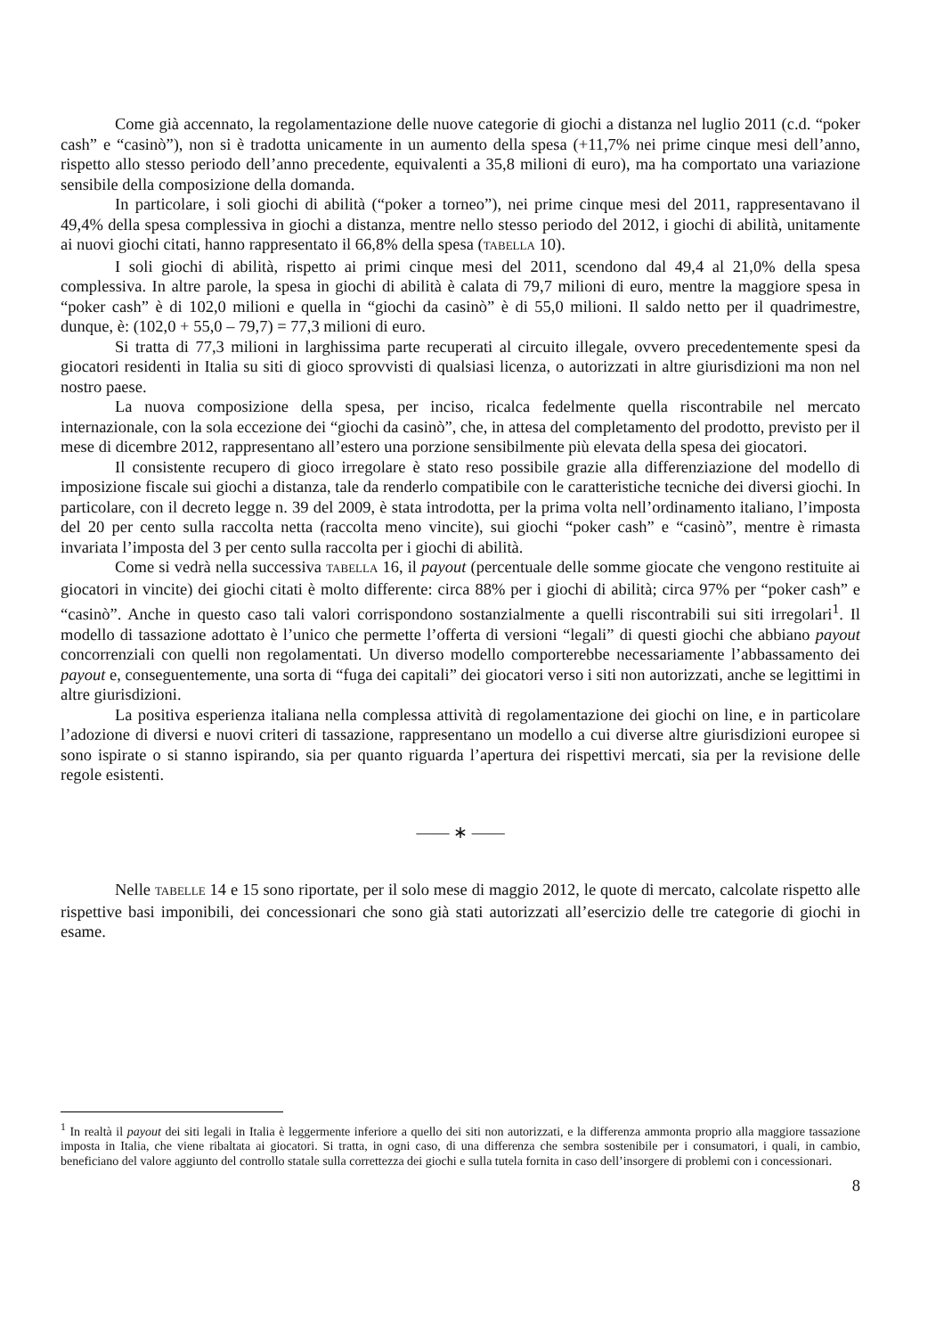Come già accennato, la regolamentazione delle nuove categorie di giochi a distanza nel luglio 2011 (c.d. “poker cash” e “casinò”), non si è tradotta unicamente in un aumento della spesa (+11,7% nei prime cinque mesi dell’anno, rispetto allo stesso periodo dell’anno precedente, equivalenti a 35,8 milioni di euro), ma ha comportato una variazione sensibile della composizione della domanda.
In particolare, i soli giochi di abilità (“poker a torneo”), nei prime cinque mesi del 2011, rappresentavano il 49,4% della spesa complessiva in giochi a distanza, mentre nello stesso periodo del 2012, i giochi di abilità, unitamente ai nuovi giochi citati, hanno rappresentato il 66,8% della spesa (TABELLA 10).
I soli giochi di abilità, rispetto ai primi cinque mesi del 2011, scendono dal 49,4 al 21,0% della spesa complessiva. In altre parole, la spesa in giochi di abilità è calata di 79,7 milioni di euro, mentre la maggiore spesa in “poker cash” è di 102,0 milioni e quella in “giochi da casinò” è di 55,0 milioni. Il saldo netto per il quadrimestre, dunque, è: (102,0 + 55,0 – 79,7) = 77,3 milioni di euro.
Si tratta di 77,3 milioni in larghissima parte recuperati al circuito illegale, ovvero precedentemente spesi da giocatori residenti in Italia su siti di gioco sprovvisti di qualsiasi licenza, o autorizzati in altre giurisdizioni ma non nel nostro paese.
La nuova composizione della spesa, per inciso, ricalca fedelmente quella riscontrabile nel mercato internazionale, con la sola eccezione dei “giochi da casinò”, che, in attesa del completamento del prodotto, previsto per il mese di dicembre 2012, rappresentano all’estero una porzione sensibilmente più elevata della spesa dei giocatori.
Il consistente recupero di gioco irregolare è stato reso possibile grazie alla differenziazione del modello di imposizione fiscale sui giochi a distanza, tale da renderlo compatibile con le caratteristiche tecniche dei diversi giochi. In particolare, con il decreto legge n. 39 del 2009, è stata introdotta, per la prima volta nell’ordinamento italiano, l’imposta del 20 per cento sulla raccolta netta (raccolta meno vincite), sui giochi “poker cash” e “casinò”, mentre è rimasta invariata l’imposta del 3 per cento sulla raccolta per i giochi di abilità.
Come si vedrà nella successiva TABELLA 16, il payout (percentuale delle somme giocate che vengono restituite ai giocatori in vincite) dei giochi citati è molto differente: circa 88% per i giochi di abilità; circa 97% per “poker cash” e “casinò”. Anche in questo caso tali valori corrispondono sostanzialmente a quelli riscontrabili sui siti irregolari<sup>1</sup>. Il modello di tassazione adottato è l’unico che permette l’offerta di versioni “legali” di questi giochi che abbiano payout concorrenziali con quelli non regolamentati. Un diverso modello comporterebbe necessariamente l’abbassamento dei payout e, conseguentemente, una sorta di “fuga dei capitali” dei giocatori verso i siti non autorizzati, anche se legittimi in altre giurisdizioni.
La positiva esperienza italiana nella complessa attività di regolamentazione dei giochi on line, e in particolare l’adozione di diversi e nuovi criteri di tassazione, rappresentano un modello a cui diverse altre giurisdizioni europee si sono ispirate o si stanno ispirando, sia per quanto riguarda l’apertura dei rispettivi mercati, sia per la revisione delle regole esistenti.
—— ∗ ——
Nelle TABELLE 14 e 15 sono riportate, per il solo mese di maggio 2012, le quote di mercato, calcolate rispetto alle rispettive basi imponibili, dei concessionari che sono già stati autorizzati all’esercizio delle tre categorie di giochi in esame.
<sup>1</sup> In realtà il payout dei siti legali in Italia è leggermente inferiore a quello dei siti non autorizzati, e la differenza ammonta proprio alla maggiore tassazione imposta in Italia, che viene ribaltata ai giocatori. Si tratta, in ogni caso, di una differenza che sembra sostenibile per i consumatori, i quali, in cambio, beneficiano del valore aggiunto del controllo statale sulla correttezza dei giochi e sulla tutela fornita in caso dell’insorgere di problemi con i concessionari.
8